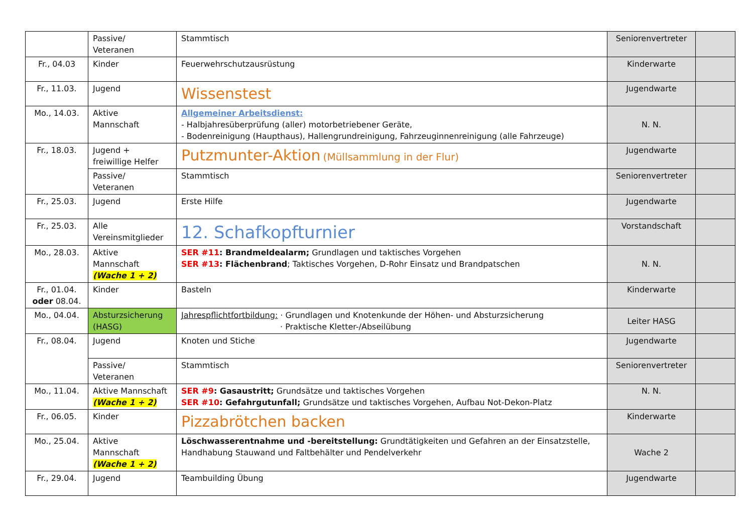| | Passive/ Veteranen | Stammtisch | Seniorenvertreter | |
| Fr., 04.03 | Kinder | Feuerwehrschutzausrüstung | Kinderwarte | |
| Fr., 11.03. | Jugend | Wissenstest | Jugendwarte | |
| Mo., 14.03. | Aktive Mannschaft | Allgemeiner Arbeitsdienst: - Halbjahresüberprüfung (aller) motorbetriebener Geräte, - Bodenreinigung (Haupthaus), Hallengrundreinigung, Fahrzeuginnenreinigung (alle Fahrzeuge) | N. N. | |
| Fr., 18.03. | Jugend + freiwillige Helfer | Putzmunter-Aktion (Müllsammlung in der Flur) | Jugendwarte | |
| | Passive/ Veteranen | Stammtisch | Seniorenvertreter | |
| Fr., 25.03. | Jugend | Erste Hilfe | Jugendwarte | |
| Fr., 25.03. | Alle Vereinsmitglieder | 12. Schafkopfturnier | Vorstandschaft | |
| Mo., 28.03. | Aktive Mannschaft (Wache 1 + 2) | SER #11 : Brandmeldealarm; Grundlagen und taktisches Vorgehen SER #13 : Flächenbrand ; Taktisches Vorgehen, D-Rohr Einsatz und Brandpatschen | N. N. | |
| Fr., 01.04. oder 08.04. | Kinder | Basteln | Kinderwarte | |
| Mo., 04.04. | Absturzsicherung (HASG) | Jahrespflichtfortbildung: · Grundlagen und Knotenkunde der Höhen- und Absturzsicherung · Praktische Kletter-/Abseilübung | Leiter HASG | |
| Fr., 08.04. | Jugend | Knoten und Stiche | Jugendwarte | |
| | Passive/ Veteranen | Stammtisch | Seniorenvertreter | |
| Mo., 11.04. | Aktive Mannschaft (Wache 1 + 2) | SER #9 : Gasaustritt; Grundsätze und taktisches Vorgehen SER #10 : Gefahrgutunfall; Grundsätze und taktisches Vorgehen, Aufbau Not-Dekon-Platz | N. N. | |
| Fr., 06.05. | Kinder | Pizzabrötchen backen | Kinderwarte | |
| Mo., 25.04. | Aktive Mannschaft (Wache 1 + 2) | Löschwasserentnahme und -bereitstellung: Grundtätigkeiten und Gefahren an der Einsatzstelle, Handhabung Stauwand und Faltbehälter und Pendelverkehr | Wache 2 | |
| Fr., 29.04. | Jugend | Teambuilding Übung | Jugendwarte | |